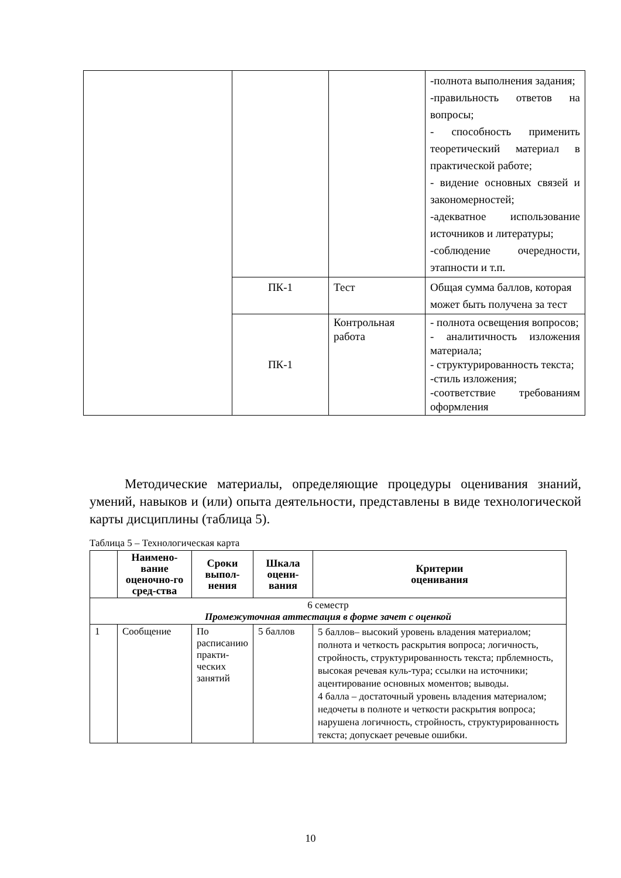| | | | -полнота выполнения задания; -правильность ответов на вопросы; - способность применить теоретический материал в практической работе; - видение основных связей и закономерностей; -адекватное использование источников и литературы; -соблюдение очередности, этапности и т.п. |
| | ПК-1 | Тест | Общая сумма баллов, которая может быть получена за тест |
| | ПК-1 | Контрольная работа | - полнота освещения вопросов; - аналитичность изложения материала; - структурированность текста; -стиль изложения; -соответствие требованиям оформления |
Методические материалы, определяющие процедуры оценивания знаний, умений, навыков и (или) опыта деятельности, представлены в виде технологической карты дисциплины (таблица 5).
Таблица 5 – Технологическая карта
| | Наимено-вание оценочно-го сред-ства | Сроки выпол-нения | Шкала оцени-вания | Критерии оценивания |
| --- | --- | --- | --- | --- |
| 6 семестр Промежуточная аттестация в форме зачет с оценкой | | | | |
| 1 | Сообщение | По расписанию практи-ческих занятий | 5 баллов | 5 баллов– высокий уровень владения материалом; полнота и четкость раскрытия вопроса; логичность, стройность, структурированность текста; прблемность, высокая речевая куль-тура; ссылки на источники; ацентирование основных моментов; выводы. 4 балла – достаточный уровень владения материалом; недочеты в полноте и четкости раскрытия вопроса; нарушена логичность, стройность, структурированность текста; допускает речевые ошибки. |
10